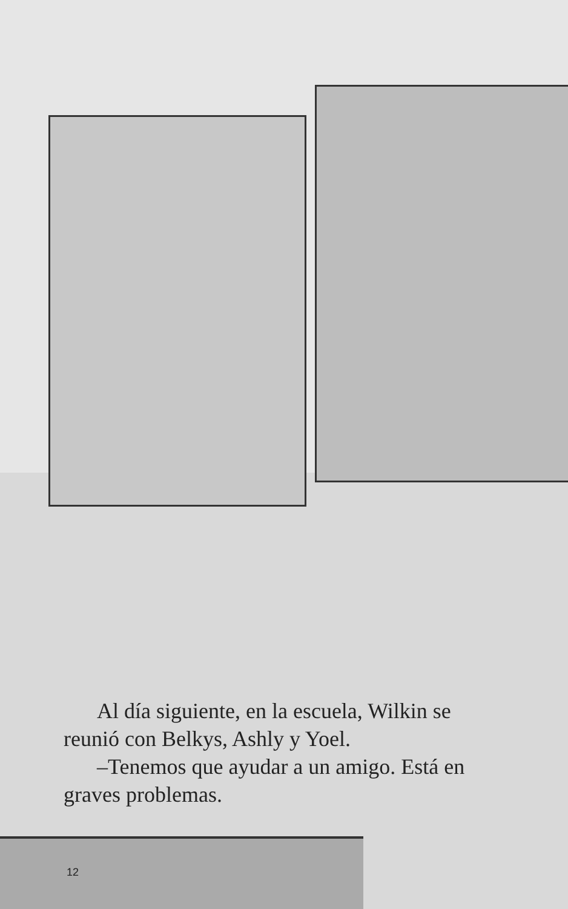Al día siguiente, en la escuela, Wilkin se reunió con Belkys, Ashly y Yoel.
–Tenemos que ayudar a un amigo. Está en graves problemas.
12